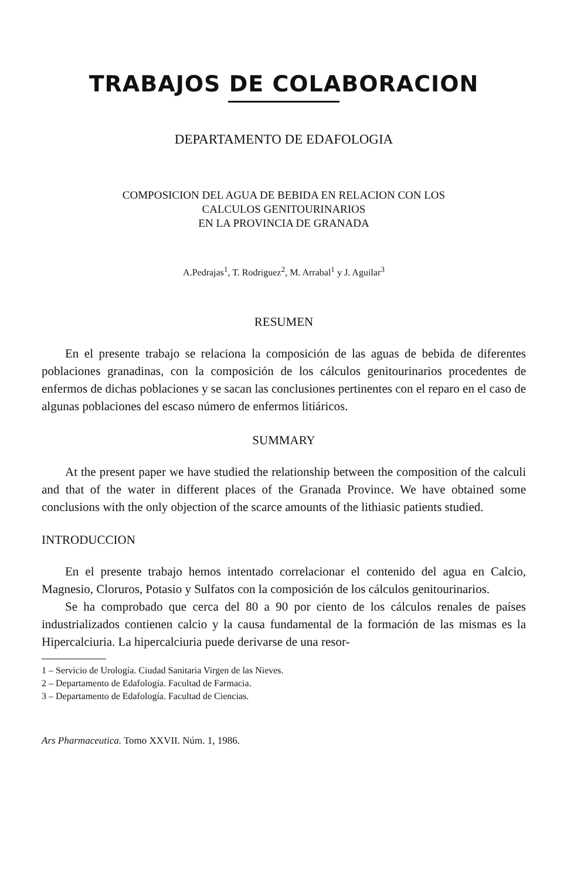TRABAJOS DE COLABORACION
DEPARTAMENTO DE EDAFOLOGIA
COMPOSICION DEL AGUA DE BEBIDA EN RELACION CON LOS
CALCULOS GENITOURINARIOS
EN LA PROVINCIA DE GRANADA
A.Pedrajas<sup>1</sup>, T. Rodriguez<sup>2</sup>, M. Arrabal<sup>1</sup> y J. Aguilar<sup>3</sup>
RESUMEN
En el presente trabajo se relaciona la composición de las aguas de bebida de diferentes poblaciones granadinas, con la composición de los cálculos genitourinarios procedentes de enfermos de dichas poblaciones y se sacan las conclusiones pertinentes con el reparo en el caso de algunas poblaciones del escaso número de enfermos litiáricos.
SUMMARY
At the present paper we have studied the relationship between the composition of the calculi and that of the water in different places of the Granada Province. We have obtained some conclusions with the only objection of the scarce amounts of the lithiasic patients studied.
INTRODUCCION
En el presente trabajo hemos intentado correlacionar el contenido del agua en Calcio, Magnesio, Cloruros, Potasio y Sulfatos con la composición de los cálculos genitourinarios.
Se ha comprobado que cerca del 80 a 90 por ciento de los cálculos renales de países industrializados contienen calcio y la causa fundamental de la formación de las mismas es la Hipercalciuria. La hipercalciuria puede derivarse de una resor-
1 – Servicio de Urología. Ciudad Sanitaria Virgen de las Nieves.
2 – Departamento de Edafología. Facultad de Farmacia.
3 – Departamento de Edafología. Facultad de Ciencias.
Ars Pharmaceutica. Tomo XXVII. Núm. 1, 1986.